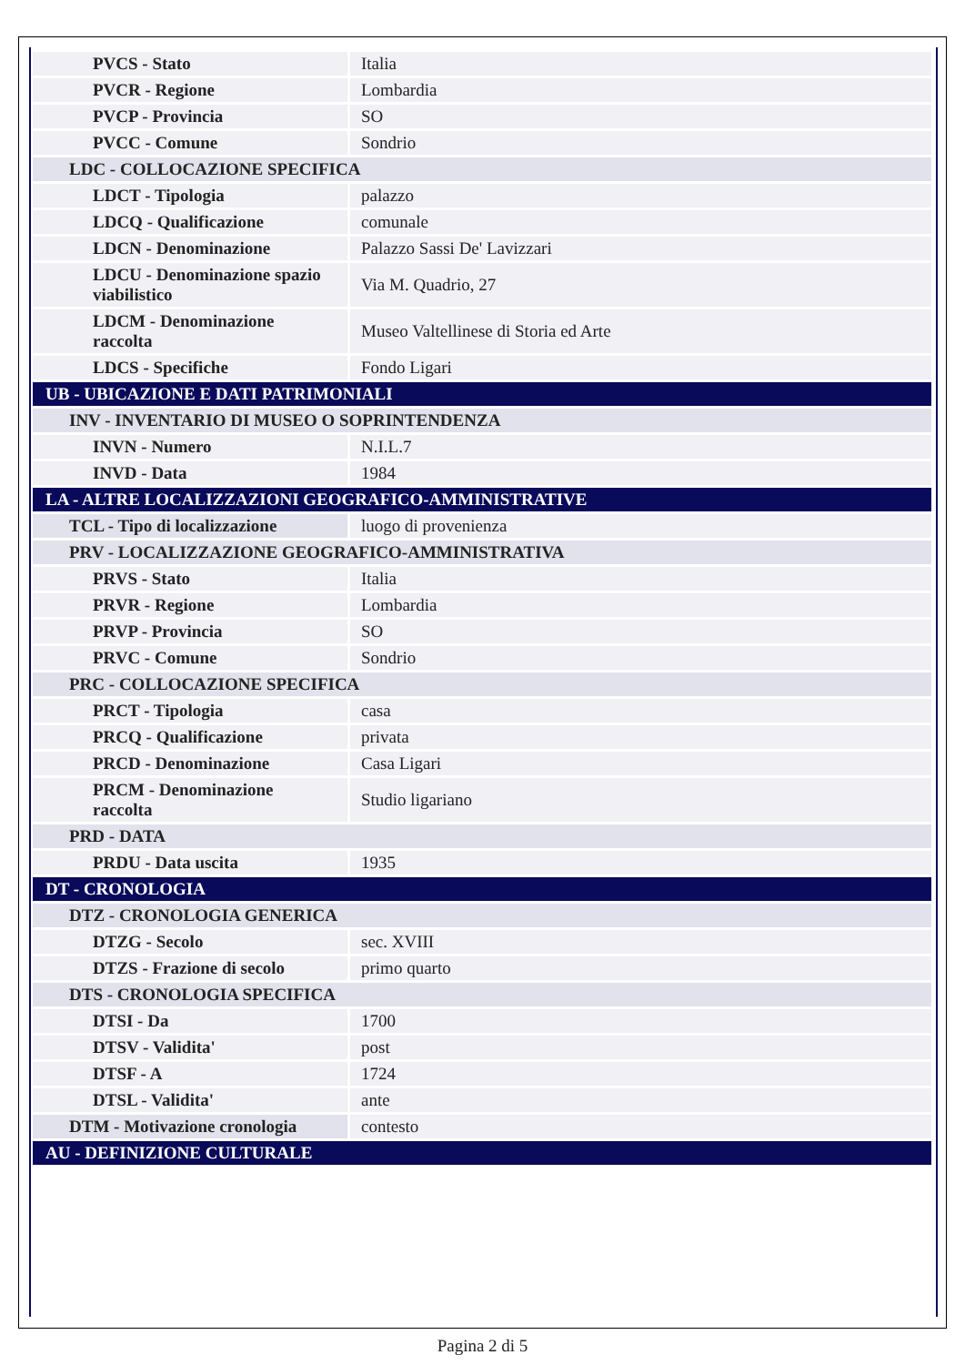| PVCS - Stato | Italia |
| PVCR - Regione | Lombardia |
| PVCP - Provincia | SO |
| PVCC - Comune | Sondrio |
| LDC - COLLOCAZIONE SPECIFICA | |
| LDCT - Tipologia | palazzo |
| LDCQ - Qualificazione | comunale |
| LDCN - Denominazione | Palazzo Sassi De' Lavizzari |
| LDCU - Denominazione spazio viabilistico | Via M. Quadrio, 27 |
| LDCM - Denominazione raccolta | Museo Valtellinese di Storia ed Arte |
| LDCS - Specifiche | Fondo Ligari |
| UB - UBICAZIONE E DATI PATRIMONIALI | |
| INV - INVENTARIO DI MUSEO O SOPRINTENDENZA | |
| INVN - Numero | N.I.L.7 |
| INVD - Data | 1984 |
| LA - ALTRE LOCALIZZAZIONI GEOGRAFICO-AMMINISTRATIVE | |
| TCL - Tipo di localizzazione | luogo di provenienza |
| PRV - LOCALIZZAZIONE GEOGRAFICO-AMMINISTRATIVA | |
| PRVS - Stato | Italia |
| PRVR - Regione | Lombardia |
| PRVP - Provincia | SO |
| PRVC - Comune | Sondrio |
| PRC - COLLOCAZIONE SPECIFICA | |
| PRCT - Tipologia | casa |
| PRCQ - Qualificazione | privata |
| PRCD - Denominazione | Casa Ligari |
| PRCM - Denominazione raccolta | Studio ligariano |
| PRD - DATA | |
| PRDU - Data uscita | 1935 |
| DT - CRONOLOGIA | |
| DTZ - CRONOLOGIA GENERICA | |
| DTZG - Secolo | sec. XVIII |
| DTZS - Frazione di secolo | primo quarto |
| DTS - CRONOLOGIA SPECIFICA | |
| DTSI - Da | 1700 |
| DTSV - Validita' | post |
| DTSF - A | 1724 |
| DTSL - Validita' | ante |
| DTM - Motivazione cronologia | contesto |
| AU - DEFINIZIONE CULTURALE | |
Pagina 2 di 5